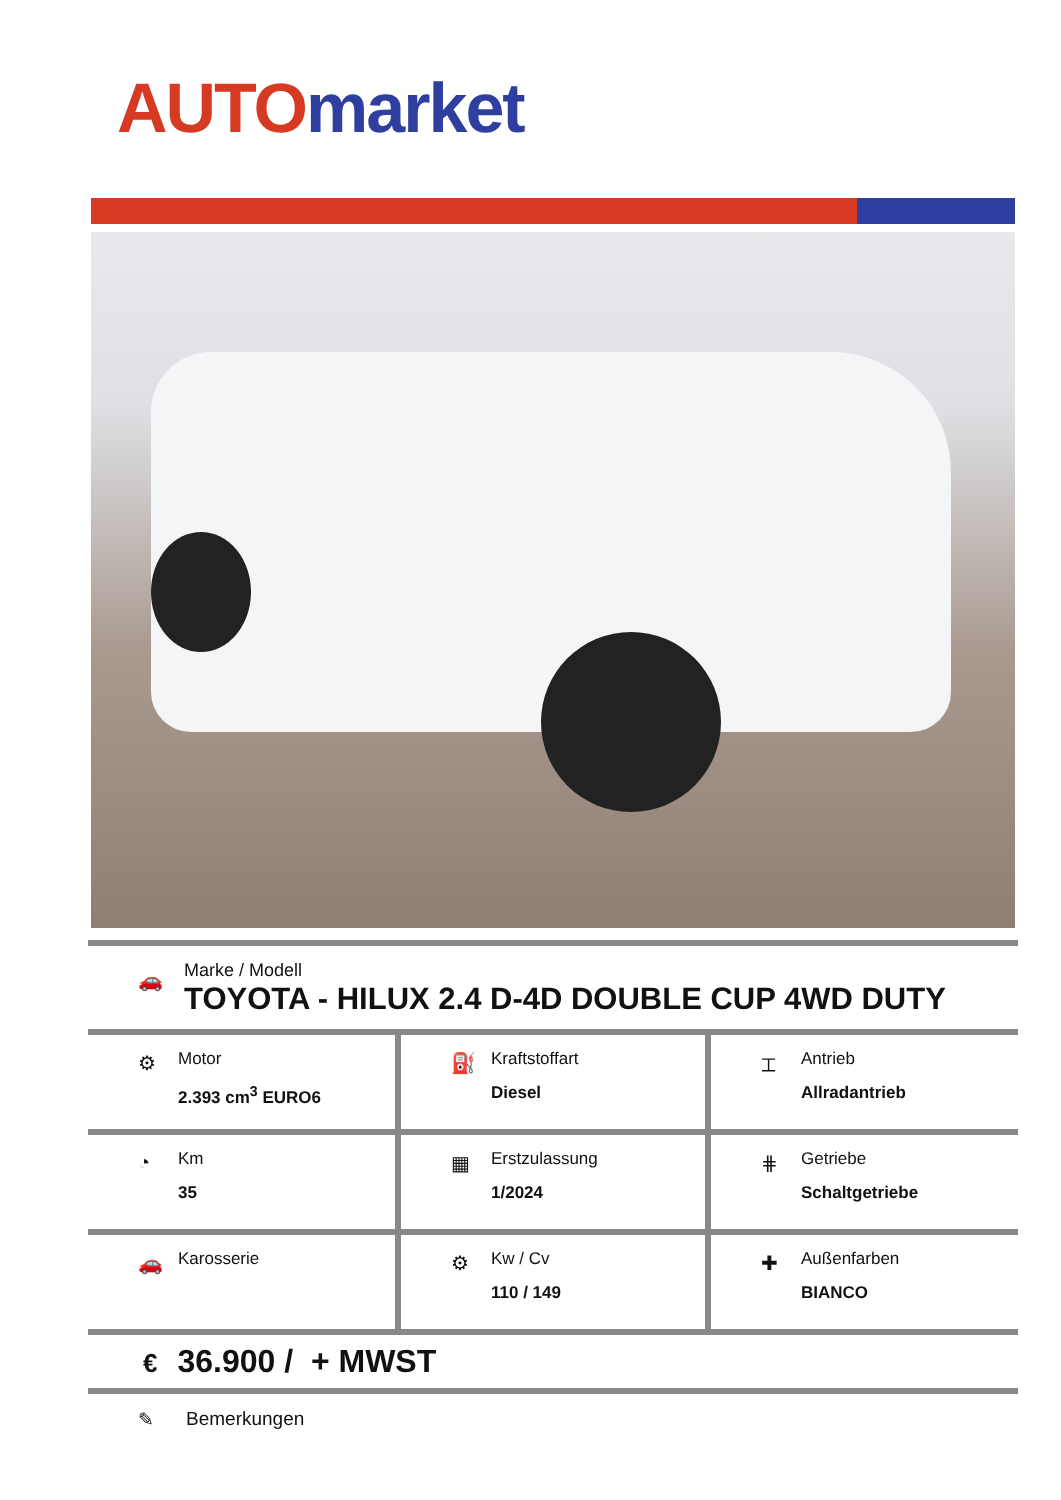AUTO market
🚗
Marke / Modell
TOYOTA - HILUX 2.4 D-4D DOUBLE CUP 4WD DUTY
| ⚙ Motor 2.393 cm<sup>3</sup> EURO6 | ⛽ Kraftstoffart Diesel | ⌶ Antrieb Allradantrieb |
| ◔ Km 35 | ▦ Erstzulassung 1/2024 | ⋕ Getriebe Schaltgetriebe |
| 🚗 Karosserie | ⚙ Kw / Cv 110 / 149 | ✚ Außenfarben BIANCO |
€ 36.900 / + MWST
✎ Bemerkungen